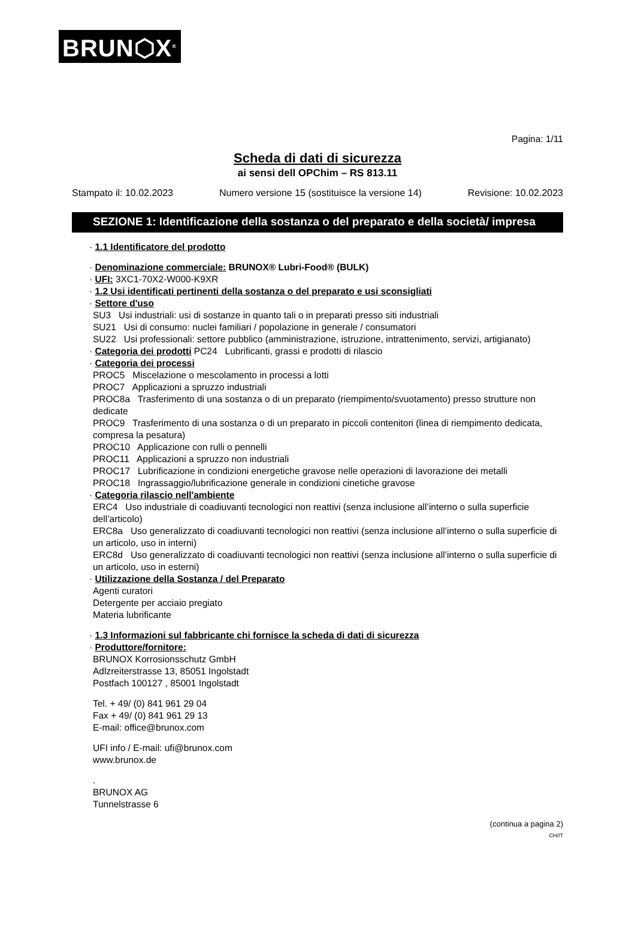BRUN⬡X<sup>®</sup>
Pagina: 1/11
Scheda di dati di sicurezza
ai sensi dell OPChim – RS 813.11
Stampato il: 10.02.2023 Numero versione 15 (sostituisce la versione 14) Revisione: 10.02.2023
SEZIONE 1: Identificazione della sostanza o del preparato e della società/ impresa
· 1.1 Identificatore del prodotto
· Denominazione commerciale: BRUNOX® Lubri-Food® (BULK)
· UFI: 3XC1-70X2-W000-K9XR
· 1.2 Usi identificati pertinenti della sostanza o del preparato e usi sconsigliati
· Settore d'uso
SU3 Usi industriali: usi di sostanze in quanto tali o in preparati presso siti industriali
SU21 Usi di consumo: nuclei familiari / popolazione in generale / consumatori
SU22 Usi professionali: settore pubblico (amministrazione, istruzione, intrattenimento, servizi, artigianato)
· Categoria dei prodotti PC24 Lubrificanti, grassi e prodotti di rilascio
· Categoria dei processi
PROC5 Miscelazione o mescolamento in processi a lotti
PROC7 Applicazioni a spruzzo industriali
PROC8a Trasferimento di una sostanza o di un preparato (riempimento/svuotamento) presso strutture non dedicate
PROC9 Trasferimento di una sostanza o di un preparato in piccoli contenitori (linea di riempimento dedicata, compresa la pesatura)
PROC10 Applicazione con rulli o pennelli
PROC11 Applicazioni a spruzzo non industriali
PROC17 Lubrificazione in condizioni energetiche gravose nelle operazioni di lavorazione dei metalli
PROC18 Ingrassaggio/lubrificazione generale in condizioni cinetiche gravose
· Categoria rilascio nell'ambiente
ERC4 Uso industriale di coadiuvanti tecnologici non reattivi (senza inclusione all’interno o sulla superficie dell’articolo)
ERC8a Uso generalizzato di coadiuvanti tecnologici non reattivi (senza inclusione all’interno o sulla superficie di un articolo, uso in interni)
ERC8d Uso generalizzato di coadiuvanti tecnologici non reattivi (senza inclusione all’interno o sulla superficie di un articolo, uso in esterni)
· Utilizzazione della Sostanza / del Preparato
Agenti curatori
Detergente per acciaio pregiato
Materia lubrificante
· 1.3 Informazioni sul fabbricante chi fornisce la scheda di dati di sicurezza
· Produttore/fornitore:
BRUNOX Korrosionsschutz GmbH
Adlzreiterstrasse 13, 85051 Ingolstadt
Postfach 100127 , 85001 Ingolstadt
Tel. + 49/ (0) 841 961 29 04
Fax + 49/ (0) 841 961 29 13
E-mail: office@brunox.com
UFI info / E-mail: ufi@brunox.com
www.brunox.de
.
BRUNOX AG
Tunnelstrasse 6
(continua a pagina 2)
CH/IT